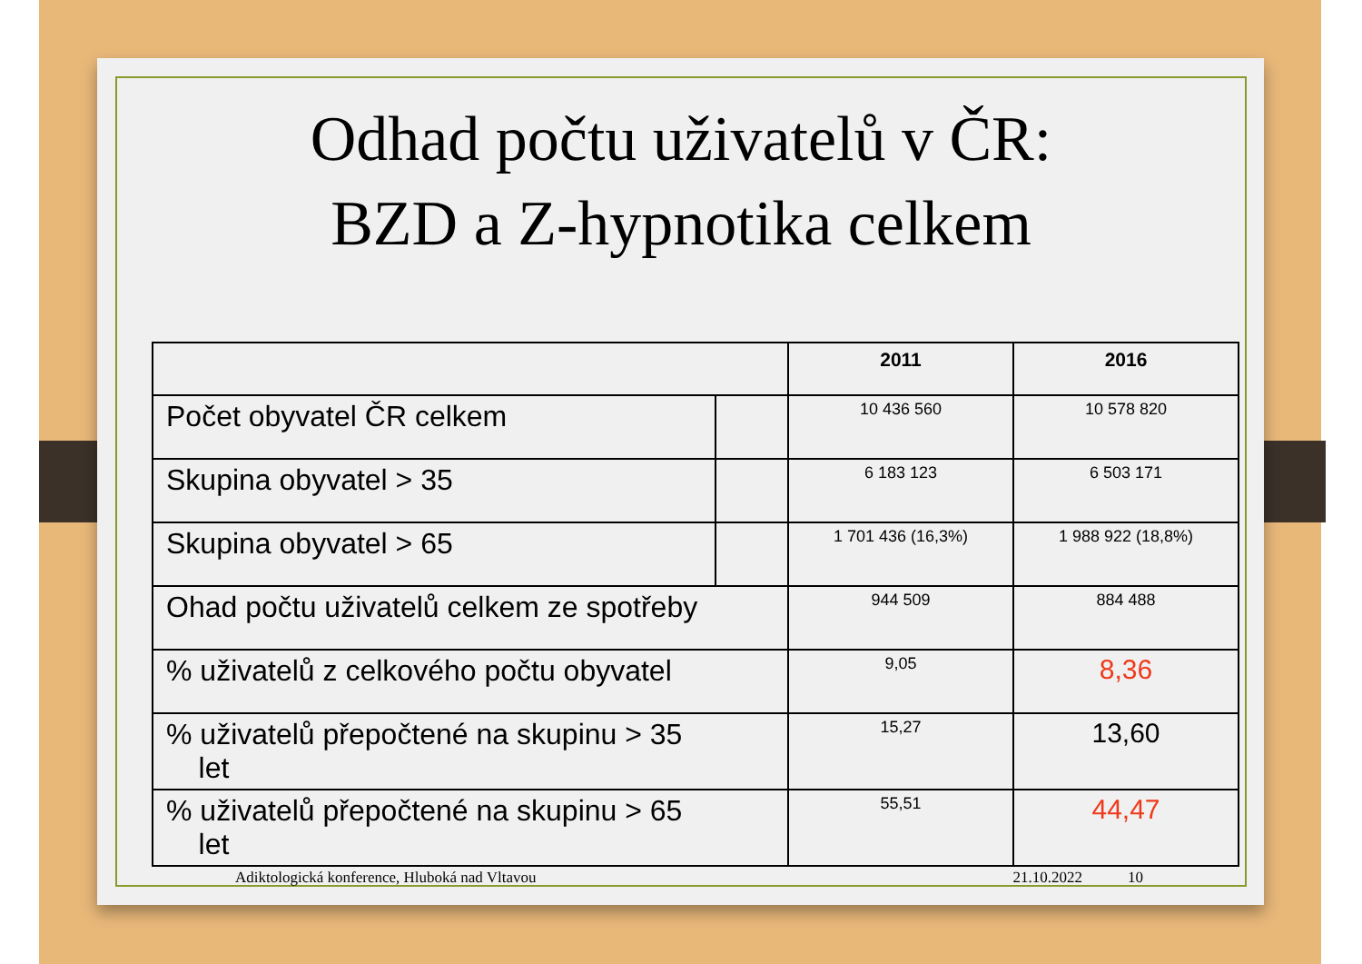Odhad počtu uživatelů v ČR:
BZD a Z-hypnotika celkem
| | | 2011 | 2016 |
| --- | --- | --- | --- |
| Počet obyvatel ČR celkem | | 10 436 560 | 10 578 820 |
| Skupina obyvatel > 35 | | 6 183 123 | 6 503 171 |
| Skupina obyvatel > 65 | | 1 701 436 (16,3%) | 1 988 922 (18,8%) |
| Ohad počtu uživatelů celkem ze spotřeby | | 944 509 | 884 488 |
| % uživatelů z celkového počtu obyvatel | | 9,05 | 8,36 |
| % uživatelů přepočtené na skupinu > 35 let | | 15,27 | 13,60 |
| % uživatelů přepočtené na skupinu > 65 let | | 55,51 | 44,47 |
Adiktologická konference, Hluboká nad Vltavou 21.10.2022 10